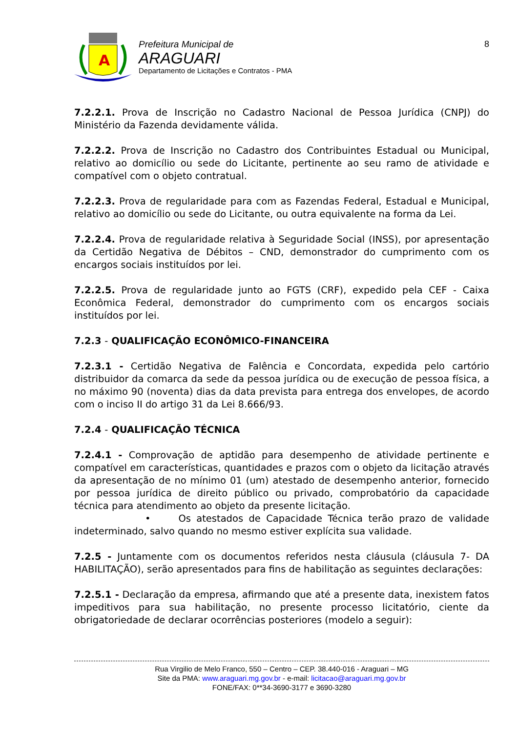A
Prefeitura Municipal de
ARAGUARI
Departamento de Licitações e Contratos - PMA
8
7.2.2.1. Prova de Inscrição no Cadastro Nacional de Pessoa Jurídica (CNPJ) do Ministério da Fazenda devidamente válida.
7.2.2.2. Prova de Inscrição no Cadastro dos Contribuintes Estadual ou Municipal, relativo ao domicílio ou sede do Licitante, pertinente ao seu ramo de atividade e compatível com o objeto contratual.
7.2.2.3. Prova de regularidade para com as Fazendas Federal, Estadual e Municipal, relativo ao domicílio ou sede do Licitante, ou outra equivalente na forma da Lei.
7.2.2.4. Prova de regularidade relativa à Seguridade Social (INSS), por apresentação da Certidão Negativa de Débitos – CND, demonstrador do cumprimento com os encargos sociais instituídos por lei.
7.2.2.5. Prova de regularidade junto ao FGTS (CRF), expedido pela CEF - Caixa Econômica Federal, demonstrador do cumprimento com os encargos sociais instituídos por lei.
7.2.3 - QUALIFICAÇÃO ECONÔMICO-FINANCEIRA
7.2.3.1 - Certidão Negativa de Falência e Concordata, expedida pelo cartório distribuidor da comarca da sede da pessoa jurídica ou de execução de pessoa física, a no máximo 90 (noventa) dias da data prevista para entrega dos envelopes, de acordo com o inciso II do artigo 31 da Lei 8.666/93.
7.2.4 - QUALIFICAÇÃO TÉCNICA
7.2.4.1 - Comprovação de aptidão para desempenho de atividade pertinente e compatível em características, quantidades e prazos com o objeto da licitação através da apresentação de no mínimo 01 (um) atestado de desempenho anterior, fornecido por pessoa jurídica de direito público ou privado, comprobatório da capacidade técnica para atendimento ao objeto da presente licitação.
• Os atestados de Capacidade Técnica terão prazo de validade indeterminado, salvo quando no mesmo estiver explícita sua validade.
7.2.5 - Juntamente com os documentos referidos nesta cláusula (cláusula 7- DA HABILITAÇÃO), serão apresentados para fins de habilitação as seguintes declarações:
7.2.5.1 - Declaração da empresa, afirmando que até a presente data, inexistem fatos impeditivos para sua habilitação, no presente processo licitatório, ciente da obrigatoriedade de declarar ocorrências posteriores (modelo a seguir):
Rua Virgilio de Melo Franco, 550 – Centro – CEP. 38.440-016 - Araguari – MG
Site da PMA: www.araguari.mg.gov.br - e-mail: licitacao@araguari.mg.gov.br
FONE/FAX: 0**34-3690-3177 e 3690-3280